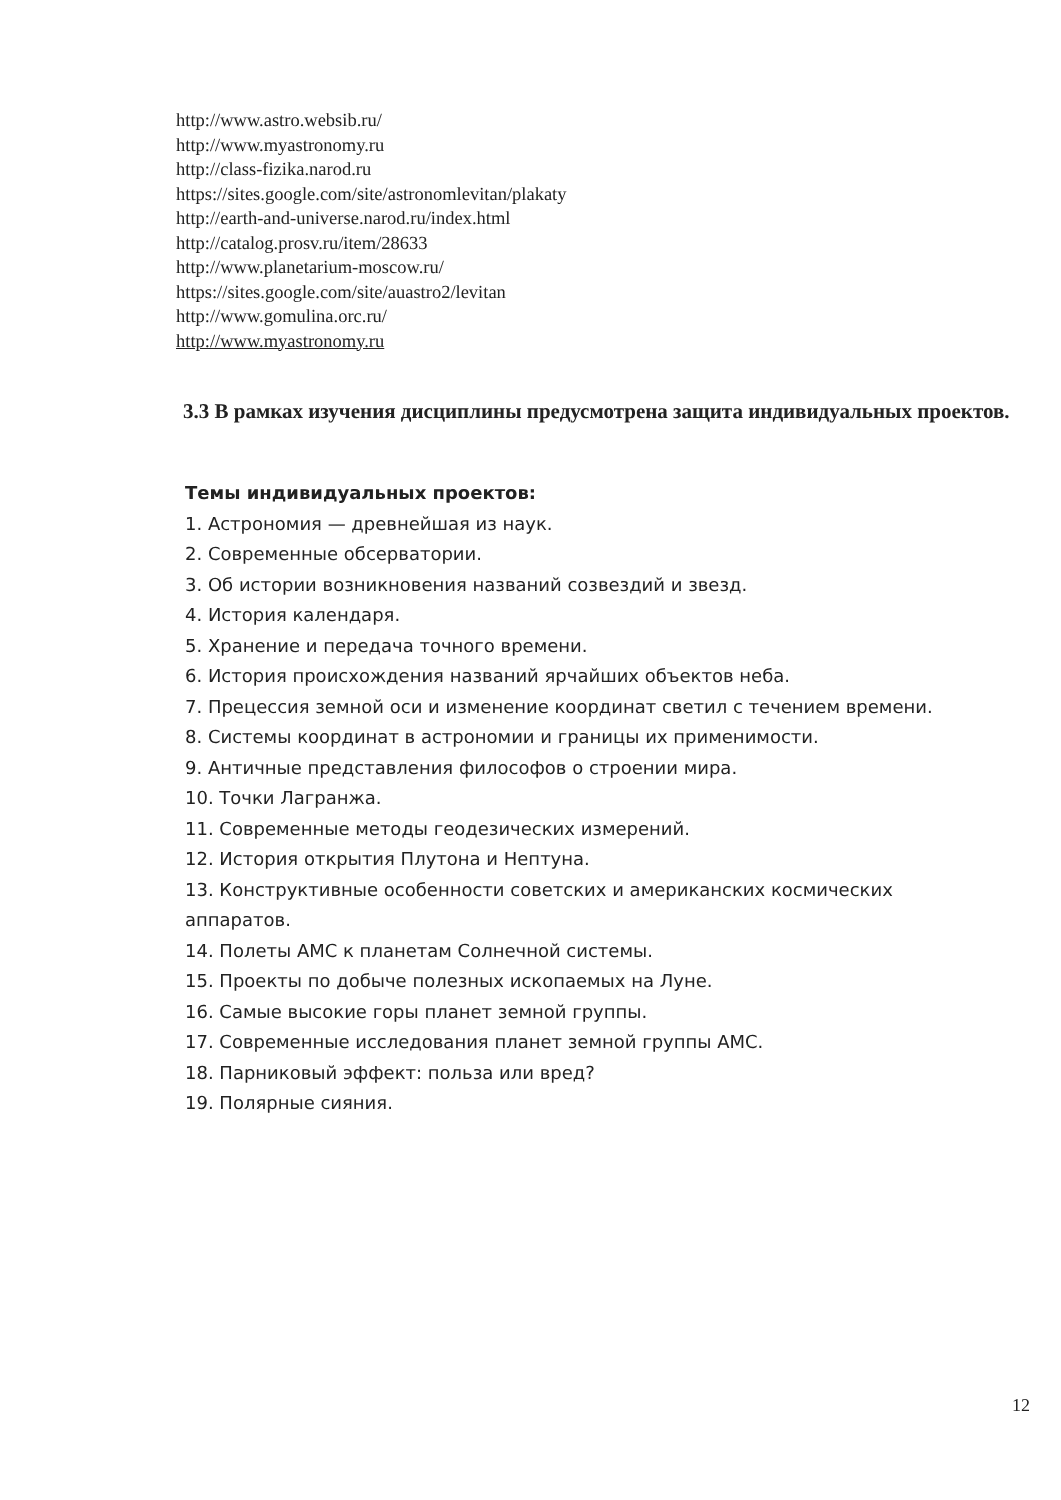http://www.astro.websib.ru/
http://www.myastronomy.ru
http://class-fizika.narod.ru
https://sites.google.com/site/astronomlevitan/plakaty
http://earth-and-universe.narod.ru/index.html
http://catalog.prosv.ru/item/28633
http://www.planetarium-moscow.ru/
https://sites.google.com/site/auastro2/levitan
http://www.gomulina.orc.ru/
http://www.myastronomy.ru
3.3 В рамках изучения дисциплины предусмотрена защита индивидуальных проектов.
Темы индивидуальных проектов:
1. Астрономия — древнейшая из наук.
2. Современные обсерватории.
3. Об истории возникновения названий созвездий и звезд.
4. История календаря.
5. Хранение и передача точного времени.
6. История происхождения названий ярчайших объектов неба.
7. Прецессия земной оси и изменение координат светил с течением времени.
8. Системы координат в астрономии и границы их применимости.
9. Античные представления философов о строении мира.
10. Точки Лагранжа.
11. Современные методы геодезических измерений.
12. История открытия Плутона и Нептуна.
13. Конструктивные особенности советских и американских космических аппаратов.
14. Полеты АМС к планетам Солнечной системы.
15. Проекты по добыче полезных ископаемых на Луне.
16. Самые высокие горы планет земной группы.
17. Современные исследования планет земной группы АМС.
18. Парниковый эффект: польза или вред?
19. Полярные сияния.
12